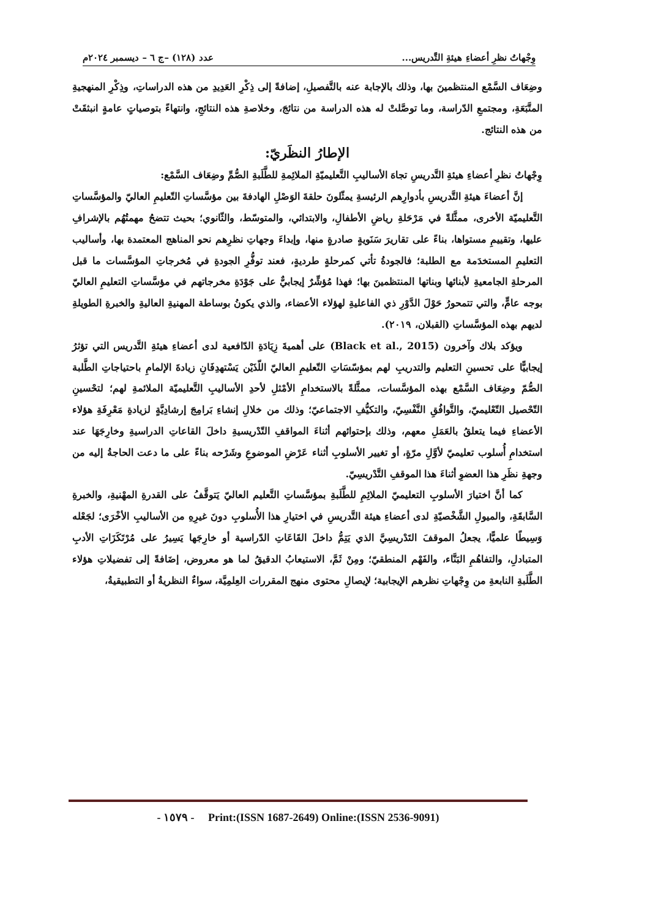وِجْهاتُ نظرِ أعضاءِ هيئةِ التَّدريس... عدد (١٢٨) –ج ٦ – ديسمبر ٢٠٢٤م
وضِعَاف السَّمْع المنتظمينَ بها، وذلك بالإجابة عنه بالتَّفصيلِ، إضافةً إلى ذِكْرِ العَدِيدِ من هذه الدراساتِ، وذِكْرِ المنهجيةِ المتَّبَعَةِ، ومجتمعِ الدّراسة، وما توصَّلتْ له هذه الدراسة من نتائجَ، وخلاصةِ هذه النتائجِ، وانتهاءً بتوصياتٍ عامةٍ انبثقَتْ من هذه النتائج.
الإطارُ النظَريّ:
وِجْهاتُ نظرِ أعضاءِ هيئةِ التَّدريسِ تجاهَ الأساليبِ التَّعليميّةِ الملائِمةِ للطَّلَبةِ الصُّمِّ وضِعَاف السَّمْع:
إنَّ أعضاءَ هيئةِ التَّدريسِ بأدوارِهم الرئيسةِ يمثّلونَ حلقةَ الوَصْلِ الهادفةَ بين مؤسَّساتِ التّعليمِ العاليّ والمؤسَّساتِ التَّعليميّة الأخرى، ممثَّلةً في مَرْحَلةِ رياضِ الأطفالِ، والابتدائي، والمتوسّط، والثّانوي؛ بحيث تتضحُ مهمتُهُم بالإشرافِ عليها، وتقييمِ مستواها، بناءً على تقاريرَ سَنَويةٍ صادرةٍ منها، وإبداءَ وجهاتِ نظرِهم نحو المناهج المعتمدة بها، وأساليب التعليمِ المستخدَمة مع الطلبة؛ فالجودةُ تأتي كمرحلةٍ طرديةٍ، فعند توفُّرِ الجودةِ في مُخرجاتِ المؤسَّسات ما قبل المرحلةِ الجامعيةِ لأبنائها وبناتها المنتظمينَ بها؛ فهذا مُؤشِّرٌ إيجابيٌّ على جَوْدَةِ مخرجاتهم في مؤسَّساتِ التعليمِ العاليّ بوجه عامٍّ، والتي تتمحورُ حَوْلَ الدَّوْرِ ذي الفاعليةِ لهؤلاء الأعضاء، والذي يكونُ بوساطة المهنيةِ العاليةِ والخبرةِ الطويلةِ لديهم بهذه المؤسَّساتِ (القبلان، ٢٠١٩).
ويؤكد بلاك وآخرون (Black et al., 2015) على أهميةَ زِيَادَةِ الدّافعية لدى أعضاءِ هيئةِ التَّدريس التي تؤثرُ إيجابيًّا على تحسينِ التعليم والتدريبِ لهم بمؤسّسَاتِ التّعليمِ العاليّ اللّذَيْن يَسْتهدِفَانِ زيادةَ الإلمامِ باحتياجاتِ الطَّلبة الصُّمّ وضِعَاف السَّمْع بهذه المؤسَّسات، ممثَّلةً بالاستخدامِ الأمْثلِ لأحدِ الأساليبِ التَّعليميّة الملائمةِ لهم؛ لتحْسينِ التّحْصيل التّعْليميّ، والتَّوافُقِ النَّفْسِيّ، والتكيُّفِ الاجتماعيّ؛ وذلك من خلالِ إنشاءِ بَرامِجَ إرشادِيَّةٍ لزيادةِ مَعْرِفَةِ هؤلاء الأعضاءِ فيما يتعلقُ بالعَمَلِ معهم، وذلك بإحتوائهم أثناءَ المواقفِ التّدْريسيةِ داخلَ القاعاتِ الدراسيةِ وخارِجَهَا عند استخدامِ أُسلوب تعليميّ لأوَّلِ مرّةٍ، أو تغيير الأسلوبِ أثناء عَرْضِ الموضوعِ وشَرْحه بناءً على ما دعت الحاجةُ إليه من وجهةِ نظَرِ هذا العضوِ أثناءَ هذا الموقفِ التَّدْريسِيّ.
كما أنَّ اختيارَ الأسلوبِ التعليميّ الملائِمِ للطَّلَبةِ بمؤسَّساتِ التَّعليم العاليّ يَتوقَّفُ على القدرةِ المهْنيةِ، والخبرةِ السَّابقَةِ، والميولِ الشَّخْصيّةِ لدى أعضاءِ هيئة التَّدريسِ في اختيارِ هذا الأُسلوبِ دونَ غيرِهِ من الأساليبِ الأخْرَى؛ لجَعْله وَسِيطًا علميًّا، يجعلُ الموقفَ التَدْريسِيَّ الذي يَتِمُّ داخلَ القَاعَاتِ الدّراسية أو خارِجَها يَسِيرُ على مُرْتَكَزَاتِ الأدبِ المتبادلِ، والتفاهُمِ البَنَّاء، والفَهْم المنطقيّ؛ ومِنْ ثَمَّ، الاستيعابُ الدقيقُ لما هو معروض، إضَافةً إلى تفضيلاتِ هؤلاء الطَّلَبةِ النابعةِ من وِجْهاتِ نظرهم الإيجابية؛ لإيصالِ محتوى منهج المقررات العِلمِيَّة، سواءٌ النظريةُ أو التطبيقيةُ،
- ١٥٧٩ - Print:(ISSN 1687-2649) Online:(ISSN 2536-9091)